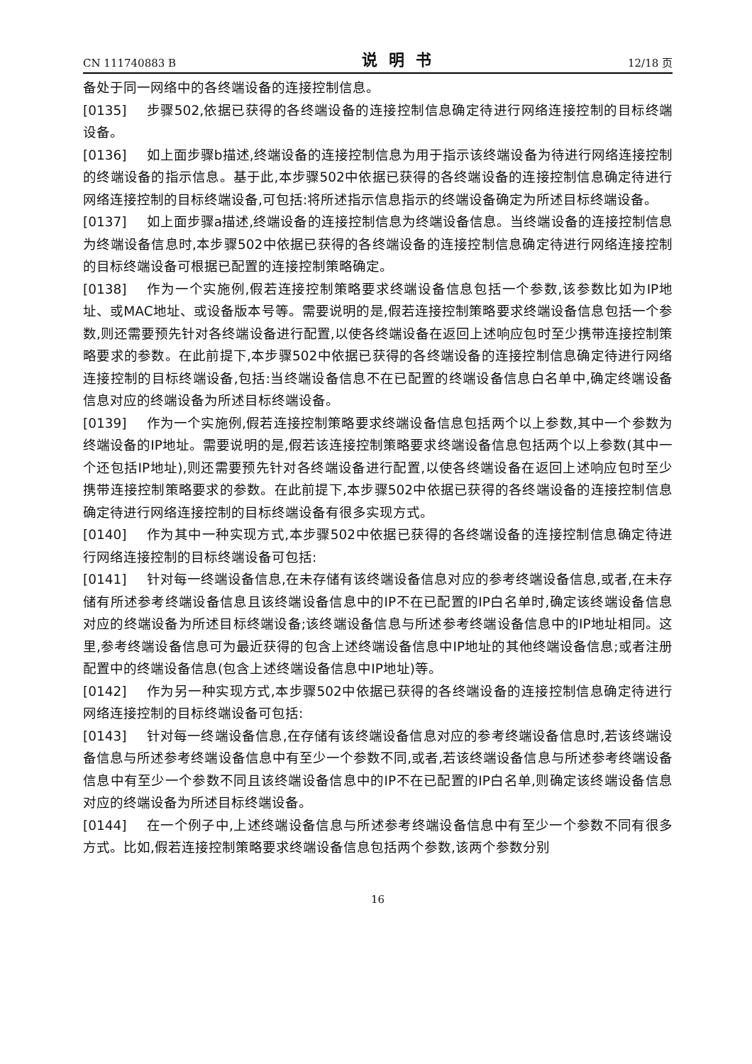CN 111740883 B 说明书 12/18 页
备处于同一网络中的各终端设备的连接控制信息。
[0135] 步骤502,依据已获得的各终端设备的连接控制信息确定待进行网络连接控制的目标终端设备。
[0136] 如上面步骤b描述,终端设备的连接控制信息为用于指示该终端设备为待进行网络连接控制的终端设备的指示信息。基于此,本步骤502中依据已获得的各终端设备的连接控制信息确定待进行网络连接控制的目标终端设备,可包括:将所述指示信息指示的终端设备确定为所述目标终端设备。
[0137] 如上面步骤a描述,终端设备的连接控制信息为终端设备信息。当终端设备的连接控制信息为终端设备信息时,本步骤502中依据已获得的各终端设备的连接控制信息确定待进行网络连接控制的目标终端设备可根据已配置的连接控制策略确定。
[0138] 作为一个实施例,假若连接控制策略要求终端设备信息包括一个参数,该参数比如为IP地址、或MAC地址、或设备版本号等。需要说明的是,假若连接控制策略要求终端设备信息包括一个参数,则还需要预先针对各终端设备进行配置,以使各终端设备在返回上述响应包时至少携带连接控制策略要求的参数。在此前提下,本步骤502中依据已获得的各终端设备的连接控制信息确定待进行网络连接控制的目标终端设备,包括:当终端设备信息不在已配置的终端设备信息白名单中,确定终端设备信息对应的终端设备为所述目标终端设备。
[0139] 作为一个实施例,假若连接控制策略要求终端设备信息包括两个以上参数,其中一个参数为终端设备的IP地址。需要说明的是,假若该连接控制策略要求终端设备信息包括两个以上参数(其中一个还包括IP地址),则还需要预先针对各终端设备进行配置,以使各终端设备在返回上述响应包时至少携带连接控制策略要求的参数。在此前提下,本步骤502中依据已获得的各终端设备的连接控制信息确定待进行网络连接控制的目标终端设备有很多实现方式。
[0140] 作为其中一种实现方式,本步骤502中依据已获得的各终端设备的连接控制信息确定待进行网络连接控制的目标终端设备可包括:
[0141] 针对每一终端设备信息,在未存储有该终端设备信息对应的参考终端设备信息,或者,在未存储有所述参考终端设备信息且该终端设备信息中的IP不在已配置的IP白名单时,确定该终端设备信息对应的终端设备为所述目标终端设备;该终端设备信息与所述参考终端设备信息中的IP地址相同。这里,参考终端设备信息可为最近获得的包含上述终端设备信息中IP地址的其他终端设备信息;或者注册配置中的终端设备信息(包含上述终端设备信息中IP地址)等。
[0142] 作为另一种实现方式,本步骤502中依据已获得的各终端设备的连接控制信息确定待进行网络连接控制的目标终端设备可包括:
[0143] 针对每一终端设备信息,在存储有该终端设备信息对应的参考终端设备信息时,若该终端设备信息与所述参考终端设备信息中有至少一个参数不同,或者,若该终端设备信息与所述参考终端设备信息中有至少一个参数不同且该终端设备信息中的IP不在已配置的IP白名单,则确定该终端设备信息对应的终端设备为所述目标终端设备。
[0144] 在一个例子中,上述终端设备信息与所述参考终端设备信息中有至少一个参数不同有很多方式。比如,假若连接控制策略要求终端设备信息包括两个参数,该两个参数分别
16